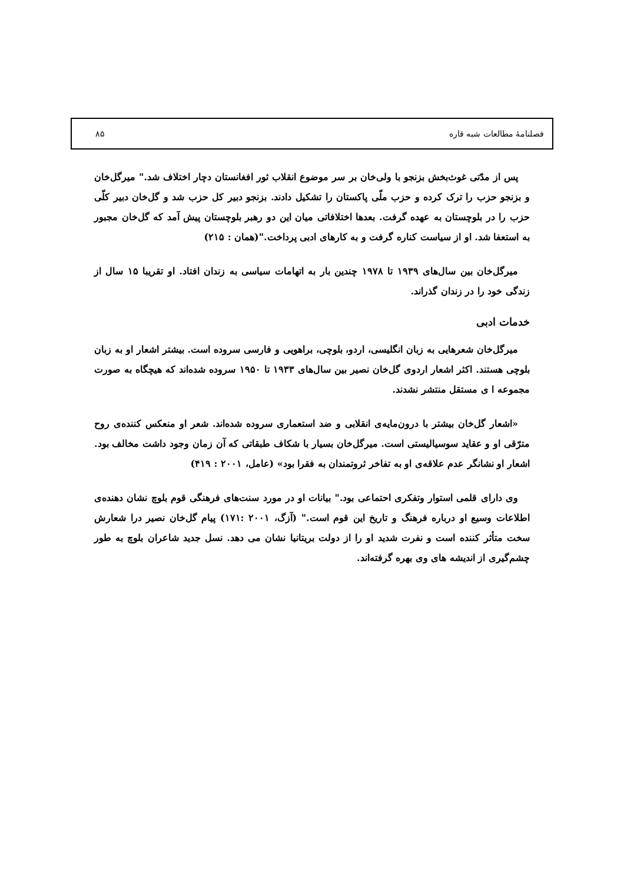فصلنامۀ مطالعات شبه قاره ۸۵
پس از مدّتی غوث‌بخش بزنجو با ولی‌خان بر سر موضوع انقلاب ثور افغانستان دچار اختلاف شد." میرگل‌خان و بزنجو حزب را ترک کرده و حزب ملّی پاکستان را تشکیل دادند. بزنجو دبیر کل حزب شد و گل‌خان دبیر کلّی حزب را در بلوچستان به عهده گرفت. بعدها اختلافاتی میان این دو رهبر بلوچستان پیش آمد که گل‌خان مجبور به استعفا شد. او از سیاست کناره گرفت و به کارهای ادبی پرداخت."(همان : ۲۱۵)
میرگل‌خان بین سال‌های ۱۹۳۹ تا ۱۹۷۸ چندین بار به اتهامات سیاسی به زندان افتاد. او تقریبا ۱۵ سال از زندگی خود را در زندان گذراند.
خدمات ادبی
میرگل‌خان شعرهایی به زبان انگلیسی، اردو، بلوچی، براهویی و فارسی سروده است. بیشتر اشعار او به زبان بلوچی هستند. اکثر اشعار اردوی گل‌خان نصیر بین سال‌های ۱۹۳۳ تا ۱۹۵۰ سروده شده‌اند که هیچگاه به صورت مجموعه ا ی مستقل منتشر نشدند.
«اشعار گل‌خان بیشتر با درون‌مایه‌ی انقلابی و ضد استعماری سروده شده‌اند. شعر او منعکس کننده‌ی روح مترّقی او و عقاید سوسیالیستی است. میرگل‌خان بسیار با شکاف طبقاتی که آن زمان وجود داشت مخالف بود. اشعار او نشانگر عدم علاقه‌ی او به تفاخر ثروتمندان به فقرا بود» (عامل، ۲۰۰۱ : ۴۱۹)
وی دارای قلمی استوار وتفکری احتماعی بود." بیانات او در مورد سنت‌های فرهنگی قوم بلوچ نشان دهنده‌ی اطلاعات وسیع او درباره فرهنگ و تاریخ این قوم است." (آزگ، ۲۰۰۱ :۱۷۱) پیام گل‌خان نصیر درا شعارش سخت متأثر کننده است و نفرت شدید او را از دولت بریتانیا نشان می دهد. نسل جدید شاعران بلوچ به طور چشم‌گیری از اندیشه های وی بهره گرفته‌اند.